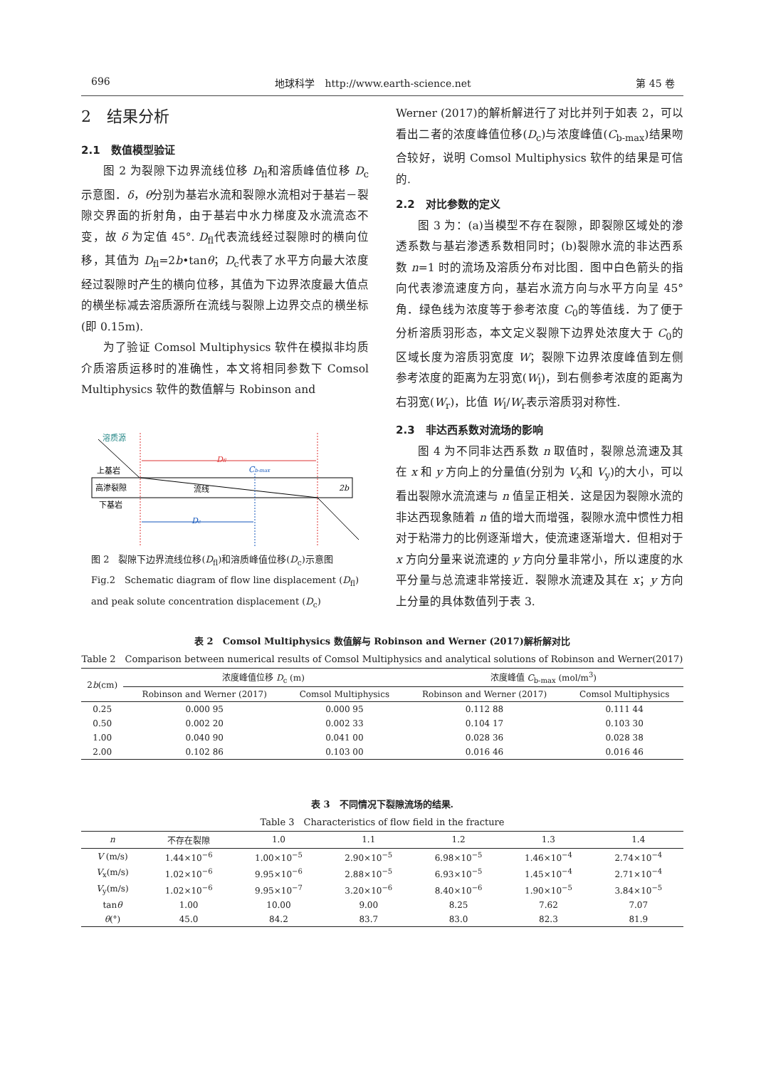696 地球科学　http://www.earth-science.net 第 45 卷
2　结果分析
2.1　数值模型验证
图 2 为裂隙下边界流线位移 D<sub>fl</sub>和溶质峰值位移 D<sub>c</sub>示意图．δ，θ分别为基岩水流和裂隙水流相对于基岩－裂隙交界面的折射角，由于基岩中水力梯度及水流流态不变，故 δ 为定值 45°. D<sub>fl</sub>代表流线经过裂隙时的横向位移，其值为 D<sub>fl</sub>=2b•tanθ；D<sub>c</sub>代表了水平方向最大浓度经过裂隙时产生的横向位移，其值为下边界浓度最大值点的横坐标减去溶质源所在流线与裂隙上边界交点的横坐标(即 0.15m).
为了验证 Comsol Multiphysics 软件在模拟非均质介质溶质运移时的准确性，本文将相同参数下 Comsol Multiphysics 软件的数值解与 Robinson and
溶质源
Dfl
上基岩
高渗裂隙
下基岩
流线
Cb-max
Dc
2b
图 2　裂隙下边界流线位移(D<sub>fl</sub>)和溶质峰值位移(D<sub>c</sub>)示意图
Fig.2　Schematic diagram of flow line displacement (D<sub>fl</sub>) and peak solute concentration displacement (D<sub>c</sub>)
Werner (2017)的解析解进行了对比并列于如表 2，可以看出二者的浓度峰值位移(D<sub>c</sub>)与浓度峰值(C<sub>b-max</sub>)结果吻合较好，说明 Comsol Multiphysics 软件的结果是可信的.
2.2　对比参数的定义
图 3 为：(a)当模型不存在裂隙，即裂隙区域处的渗透系数与基岩渗透系数相同时；(b)裂隙水流的非达西系数 n=1 时的流场及溶质分布对比图．图中白色箭头的指向代表渗流速度方向，基岩水流方向与水平方向呈 45°角．绿色线为浓度等于参考浓度 C<sub>0</sub>的等值线．为了便于分析溶质羽形态，本文定义裂隙下边界处浓度大于 C<sub>0</sub>的区域长度为溶质羽宽度 W；裂隙下边界浓度峰值到左侧参考浓度的距离为左羽宽(W<sub>l</sub>)，到右侧参考浓度的距离为右羽宽(W<sub>r</sub>)，比值 W<sub>l</sub>/W<sub>r</sub>表示溶质羽对称性.
2.3　非达西系数对流场的影响
图 4 为不同非达西系数 n 取值时，裂隙总流速及其在 x 和 y 方向上的分量值(分别为 V<sub>x</sub>和 V<sub>y</sub>)的大小，可以看出裂隙水流流速与 n 值呈正相关．这是因为裂隙水流的非达西现象随着 n 值的增大而增强，裂隙水流中惯性力相对于粘滞力的比例逐渐增大，使流速逐渐增大．但相对于 x 方向分量来说流速的 y 方向分量非常小，所以速度的水平分量与总流速非常接近．裂隙水流速及其在 x；y 方向上分量的具体数值列于表 3.
表 2　Comsol Multiphysics 数值解与 Robinson and Werner (2017)解析解对比
Table 2　Comparison between numerical results of Comsol Multiphysics and analytical solutions of Robinson and Werner(2017)
| 2 b (cm) | 浓度峰值位移 D<sub>c</sub> (m) | | 浓度峰值 C<sub>b-max</sub> (mol/m<sup>3</sup>) | |
| --- | --- | --- | --- | --- |
| | Robinson and Werner (2017) | Comsol Multiphysics | Robinson and Werner (2017) | Comsol Multiphysics |
| 0.25 | 0.000 95 | 0.000 95 | 0.112 88 | 0.111 44 |
| 0.50 | 0.002 20 | 0.002 33 | 0.104 17 | 0.103 30 |
| 1.00 | 0.040 90 | 0.041 00 | 0.028 36 | 0.028 38 |
| 2.00 | 0.102 86 | 0.103 00 | 0.016 46 | 0.016 46 |
表 3　不同情况下裂隙流场的结果.
Table 3　Characteristics of flow field in the fracture
| n | 不存在裂隙 | 1.0 | 1.1 | 1.2 | 1.3 | 1.4 |
| --- | --- | --- | --- | --- | --- | --- |
| V (m/s) | 1.44×10<sup>−6</sup> | 1.00×10<sup>−5</sup> | 2.90×10<sup>−5</sup> | 6.98×10<sup>−5</sup> | 1.46×10<sup>−4</sup> | 2.74×10<sup>−4</sup> |
| V<sub>x</sub>(m/s) | 1.02×10<sup>−6</sup> | 9.95×10<sup>−6</sup> | 2.88×10<sup>−5</sup> | 6.93×10<sup>−5</sup> | 1.45×10<sup>−4</sup> | 2.71×10<sup>−4</sup> |
| V<sub>y</sub>(m/s) | 1.02×10<sup>−6</sup> | 9.95×10<sup>−7</sup> | 3.20×10<sup>−6</sup> | 8.40×10<sup>−6</sup> | 1.90×10<sup>−5</sup> | 3.84×10<sup>−5</sup> |
| tan θ | 1.00 | 10.00 | 9.00 | 8.25 | 7.62 | 7.07 |
| θ (°) | 45.0 | 84.2 | 83.7 | 83.0 | 82.3 | 81.9 |